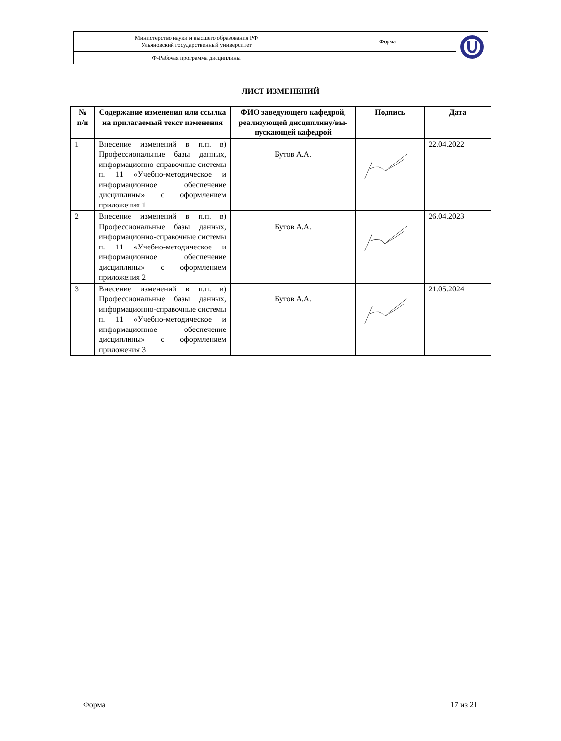| Министерство науки и высшего образования РФ Ульяновский государственный университет | Форма | |
| Ф-Рабочая программа дисциплины | | |
ЛИСТ ИЗМЕНЕНИЙ
| № п/п | Содержание изменения или ссылка на прилагаемый текст изменения | ФИО заведующего кафедрой, реализующей дисциплину/вы-пускающей кафедрой | Подпись | Дата |
| --- | --- | --- | --- | --- |
| 1 | Внесение изменений в п.п. в) Профессиональные базы данных, информационно-справочные системы п. 11 «Учебно-методическое и информационное обеспечение дисциплины» с оформлением приложения 1 | Бутов А.А. | | 22.04.2022 |
| 2 | Внесение изменений в п.п. в) Профессиональные базы данных, информационно-справочные системы п. 11 «Учебно-методическое и информационное обеспечение дисциплины» с оформлением приложения 2 | Бутов А.А. | | 26.04.2023 |
| 3 | Внесение изменений в п.п. в) Профессиональные базы данных, информационно-справочные системы п. 11 «Учебно-методическое и информационное обеспечение дисциплины» с оформлением приложения 3 | Бутов А.А. | | 21.05.2024 |
Форма 17 из 21